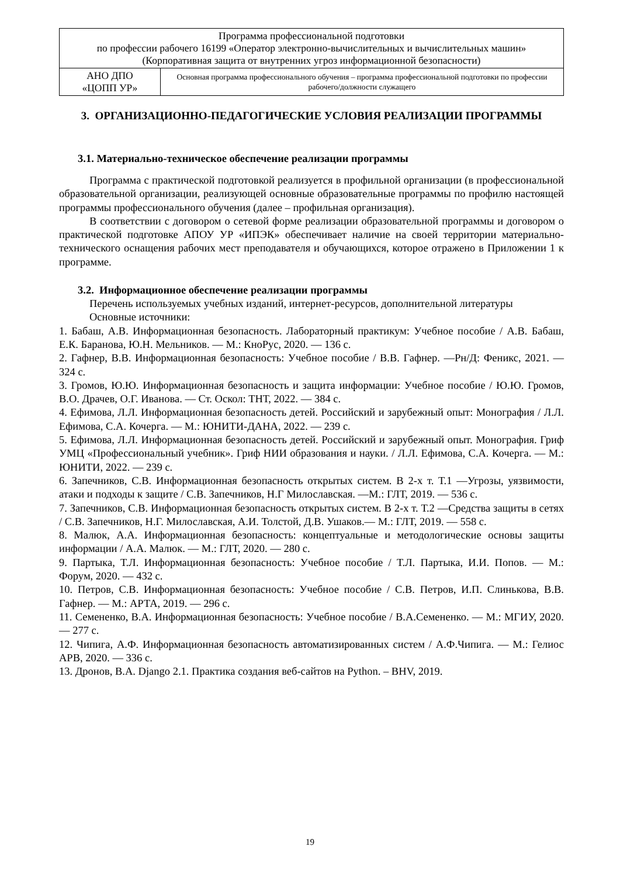| Программа профессиональной подготовки по профессии рабочего 16199 «Оператор электронно-вычислительных и вычислительных машин» (Корпоративная защита от внутренних угроз информационной безопасности) | |
| АНО ДПО «ЦОПП УР» | Основная программа профессионального обучения – программа профессиональной подготовки по профессии рабочего/должности служащего |
3. ОРГАНИЗАЦИОННО-ПЕДАГОГИЧЕСКИЕ УСЛОВИЯ РЕАЛИЗАЦИИ ПРОГРАММЫ
3.1. Материально-техническое обеспечение реализации программы
Программа с практической подготовкой реализуется в профильной организации (в профессиональной образовательной организации, реализующей основные образовательные программы по профилю настоящей программы профессионального обучения (далее – профильная организация).
В соответствии с договором о сетевой форме реализации образовательной программы и договором о практической подготовке АПОУ УР «ИПЭК» обеспечивает наличие на своей территории материально-технического оснащения рабочих мест преподавателя и обучающихся, которое отражено в Приложении 1 к программе.
3.2. Информационное обеспечение реализации программы
Перечень используемых учебных изданий, интернет-ресурсов, дополнительной литературы
Основные источники:
1. Бабаш, А.В. Информационная безопасность. Лабораторный практикум: Учебное пособие / А.В. Бабаш, Е.К. Баранова, Ю.Н. Мельников. — М.: КноРус, 2020. — 136 с.
2. Гафнер, В.В. Информационная безопасность: Учебное пособие / В.В. Гафнер. —Рн/Д: Феникс, 2021. — 324 с.
3. Громов, Ю.Ю. Информационная безопасность и защита информации: Учебное пособие / Ю.Ю. Громов, В.О. Драчев, О.Г. Иванова. — Ст. Оскол: ТНТ, 2022. — 384 с.
4. Ефимова, Л.Л. Информационная безопасность детей. Российский и зарубежный опыт: Монография / Л.Л. Ефимова, С.А. Кочерга. — М.: ЮНИТИ-ДАНА, 2022. — 239 с.
5. Ефимова, Л.Л. Информационная безопасность детей. Российский и зарубежный опыт. Монография. Гриф УМЦ «Профессиональный учебник». Гриф НИИ образования и науки. / Л.Л. Ефимова, С.А. Кочерга. — М.: ЮНИТИ, 2022. — 239 с.
6. Запечников, С.В. Информационная безопасность открытых систем. В 2-х т. Т.1 —Угрозы, уязвимости, атаки и подходы к защите / С.В. Запечников, Н.Г Милославская. —М.: ГЛТ, 2019. — 536 с.
7. Запечников, С.В. Информационная безопасность открытых систем. В 2-х т. Т.2 —Средства защиты в сетях / С.В. Запечников, Н.Г. Милославская, А.И. Толстой, Д.В. Ушаков.— М.: ГЛТ, 2019. — 558 с.
8. Малюк, А.А. Информационная безопасность: концептуальные и методологические основы защиты информации / А.А. Малюк. — М.: ГЛТ, 2020. — 280 с.
9. Партыка, Т.Л. Информационная безопасность: Учебное пособие / Т.Л. Партыка, И.И. Попов. — М.: Форум, 2020. — 432 с.
10. Петров, С.В. Информационная безопасность: Учебное пособие / С.В. Петров, И.П. Слинькова, В.В. Гафнер. — М.: АРТА, 2019. — 296 с.
11. Семененко, В.А. Информационная безопасность: Учебное пособие / В.А.Семененко. — М.: МГИУ, 2020. — 277 с.
12. Чипига, А.Ф. Информационная безопасность автоматизированных систем / А.Ф.Чипига. — М.: Гелиос АРВ, 2020. — 336 с.
13. Дронов, В.А. Django 2.1. Практика создания веб-сайтов на Python. – BHV, 2019.
19